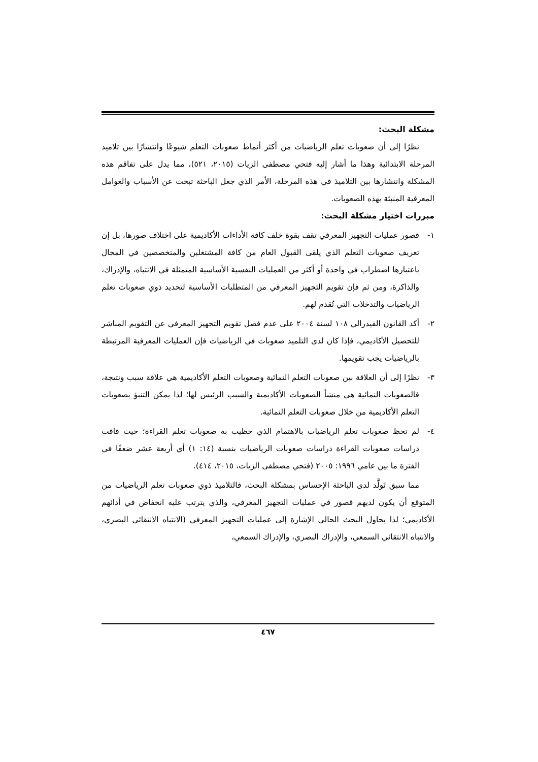مشكلة البحث:
نظرًا إلى أن صعوبات تعلم الرياضيات من أكثر أنماط صعوبات التعلم شيوعًا وانتشارًا بين تلاميذ المرحلة الابتدائية وهذا ما أشار إليه فتحي مصطفى الزيات (٢٠١٥، ٥٢١)، مما يدل على تفاقم هذه المشكلة وانتشارها بين التلاميذ في هذه المرحلة، الأمر الذي جعل الباحثة تبحث عن الأسباب والعوامل المعرفية المنبئة بهذه الصعوبات.
مبررات اختيار مشكلة البحث:
١- قصور عمليات التجهيز المعرفي تقف بقوة خلف كافة الأداءات الأكاديمية على اختلاف صورها، بل إن تعريف صعوبات التعلم الذي يلقى القبول العام من كافة المشتغلين والمتخصصين في المجال باعتبارها اضطراب في واحدة أو أكثر من العمليات النفسية الأساسية المتمثلة في الانتباه، والإدراك، والذاكرة، ومن ثم فإن تقويم التجهيز المعرفي من المتطلبات الأساسية لتحديد ذوي صعوبات تعلم الرياضيات والتدخلات التي تُقدم لهم.
٢- أكد القانون الفيدرالي ١٠٨ لسنة ٢٠٠٤ على عدم فصل تقويم التجهيز المعرفي عن التقويم المباشر للتحصيل الأكاديمي، فإذا كان لدى التلميذ صعوبات في الرياضيات فإن العمليات المعرفية المرتبطة بالرياضيات يجب تقويمها.
٣- نظرًا إلى أن العلاقة بين صعوبات التعلم النمائية وصعوبات التعلم الأكاديمية هي علاقة سبب ونتيجة، فالصعوبات النمائية هي منشأ الصعوبات الأكاديمية والسبب الرئيس لها؛ لذا يمكن التنبؤ بصعوبات التعلم الأكاديمية من خلال صعوبات التعلم النمائية.
٤- لم تحظ صعوبات تعلم الرياضيات بالاهتمام الذي حظيت به صعوبات تعلم القراءة؛ حيث فاقت دراسات صعوبات القراءة دراسات صعوبات الرياضيات بنسبة (١٤: ١) أي أربعة عشر ضعفًا في الفترة ما بين عامي ١٩٩٦: ٢٠٠٥ (فتحي مصطفى الزيات، ٢٠١٥، ٤١٤).
مما سبق تَولَّد لدى الباحثة الإحساس بمشكلة البحث، فالتلاميذ ذوي صعوبات تعلم الرياضيات من المتوقع أن يكون لديهم قصور في عمليات التجهيز المعرفي، والذي يترتب عليه انخفاض في أدائهم الأكاديمي؛ لذا يحاول البحث الحالي الإشارة إلى عمليات التجهيز المعرفي (الانتباه الانتقائي البصري، والانتباه الانتقائي السمعي، والإدراك البصري، والإدراك السمعي،
٤٦٧